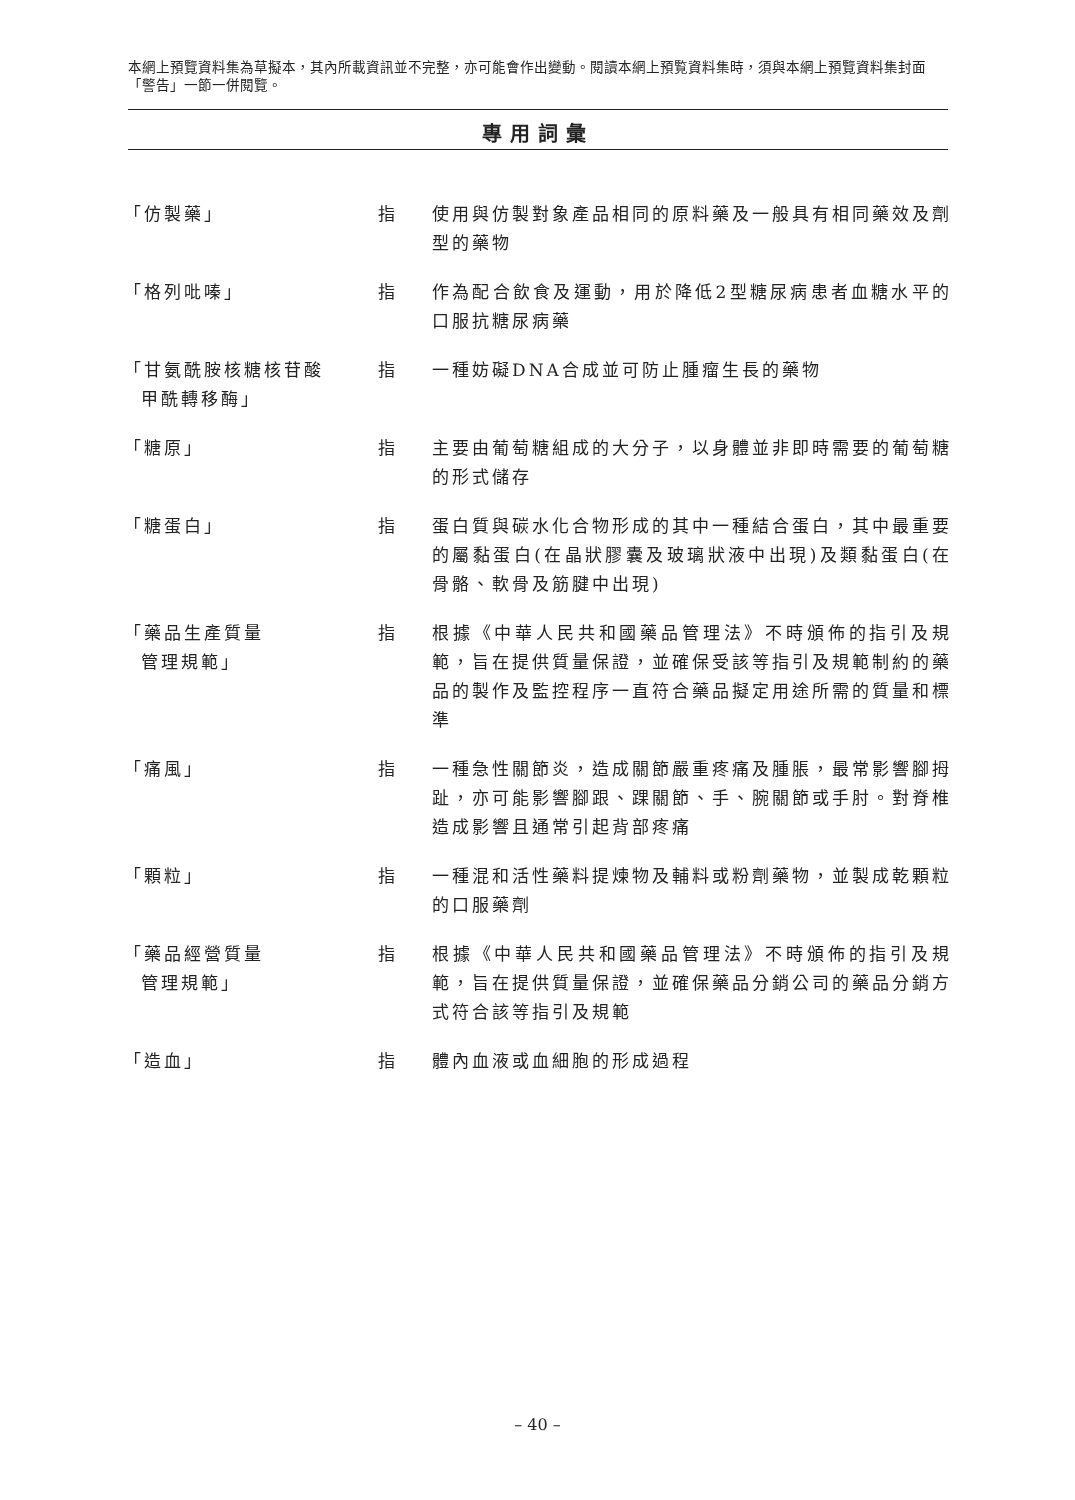本網上預覽資料集為草擬本，其內所載資訊並不完整，亦可能會作出變動。閱讀本網上預覧資料集時，須與本網上預覽資料集封面「警告」一節一併閱覽。
專用詞彙
「仿製藥」 指 使用與仿製對象產品相同的原料藥及一般具有相同藥效及劑型的藥物
「格列吡嗪」 指 作為配合飲食及運動，用於降低2型糖尿病患者血糖水平的口服抗糖尿病藥
「甘氨酰胺核糖核苷酸
甲酰轉移酶」
指 一種妨礙DNA合成並可防止腫瘤生長的藥物
「糖原」 指 主要由葡萄糖組成的大分子，以身體並非即時需要的葡萄糖的形式儲存
「糖蛋白」 指 蛋白質與碳水化合物形成的其中一種結合蛋白，其中最重要的屬黏蛋白(在晶狀膠囊及玻璃狀液中出現)及類黏蛋白(在骨骼、軟骨及筋腱中出現)
「藥品生產質量
管理規範」
指 根據《中華人民共和國藥品管理法》不時頒佈的指引及規範，旨在提供質量保證，並確保受該等指引及規範制約的藥品的製作及監控程序一直符合藥品擬定用途所需的質量和標準
「痛風」 指 一種急性關節炎，造成關節嚴重疼痛及腫脹，最常影響腳拇趾，亦可能影響腳跟、踝關節、手、腕關節或手肘。對脊椎造成影響且通常引起背部疼痛
「顆粒」 指 一種混和活性藥料提煉物及輔料或粉劑藥物，並製成乾顆粒的口服藥劑
「藥品經營質量
管理規範」
指 根據《中華人民共和國藥品管理法》不時頒佈的指引及規範，旨在提供質量保證，並確保藥品分銷公司的藥品分銷方式符合該等指引及規範
「造血」 指 體內血液或血細胞的形成過程
– 40 –